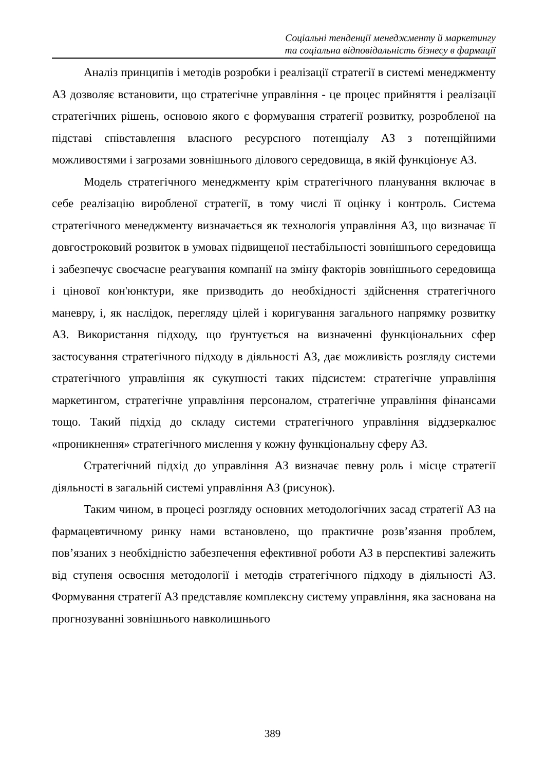Соціальні тенденції менеджменту й маркетингу
та соціальна відповідальність бізнесу в фармації
Аналіз принципів і методів розробки і реалізації стратегії в системі менеджменту АЗ дозволяє встановити, що стратегічне управління - це процес прийняття і реалізації стратегічних рішень, основою якого є формування стратегії розвитку, розробленої на підставі співставлення власного ресурсного потенціалу АЗ з потенційними можливостями і загрозами зовнішнього ділового середовища, в якій функціонує АЗ.
Модель стратегічного менеджменту крім стратегічного планування включає в себе реалізацію виробленої стратегії, в тому числі її оцінку і контроль. Система стратегічного менеджменту визначається як технологія управління АЗ, що визначає її довгостроковий розвиток в умовах підвищеної нестабільності зовнішнього середовища і забезпечує своєчасне реагування компанії на зміну факторів зовнішнього середовища і цінової кон'юнктури, яке призводить до необхідності здійснення стратегічного маневру, і, як наслідок, перегляду цілей і коригування загального напрямку розвитку АЗ. Використання підходу, що ґрунтується на визначенні функціональних сфер застосування стратегічного підходу в діяльності АЗ, дає можливість розгляду системи стратегічного управління як сукупності таких підсистем: стратегічне управління маркетингом, стратегічне управління персоналом, стратегічне управління фінансами тощо. Такий підхід до складу системи стратегічного управління віддзеркалює «проникнення» стратегічного мислення у кожну функціональну сферу АЗ.
Стратегічний підхід до управління АЗ визначає певну роль і місце стратегії діяльності в загальній системі управління АЗ (рисунок).
Таким чином, в процесі розгляду основних методологічних засад стратегії АЗ на фармацевтичному ринку нами встановлено, що практичне розв’язання проблем, пов’язаних з необхідністю забезпечення ефективної роботи АЗ в перспективі залежить від ступеня освоєння методології і методів стратегічного підходу в діяльності АЗ. Формування стратегії АЗ представляє комплексну систему управління, яка заснована на прогнозуванні зовнішнього навколишнього
389